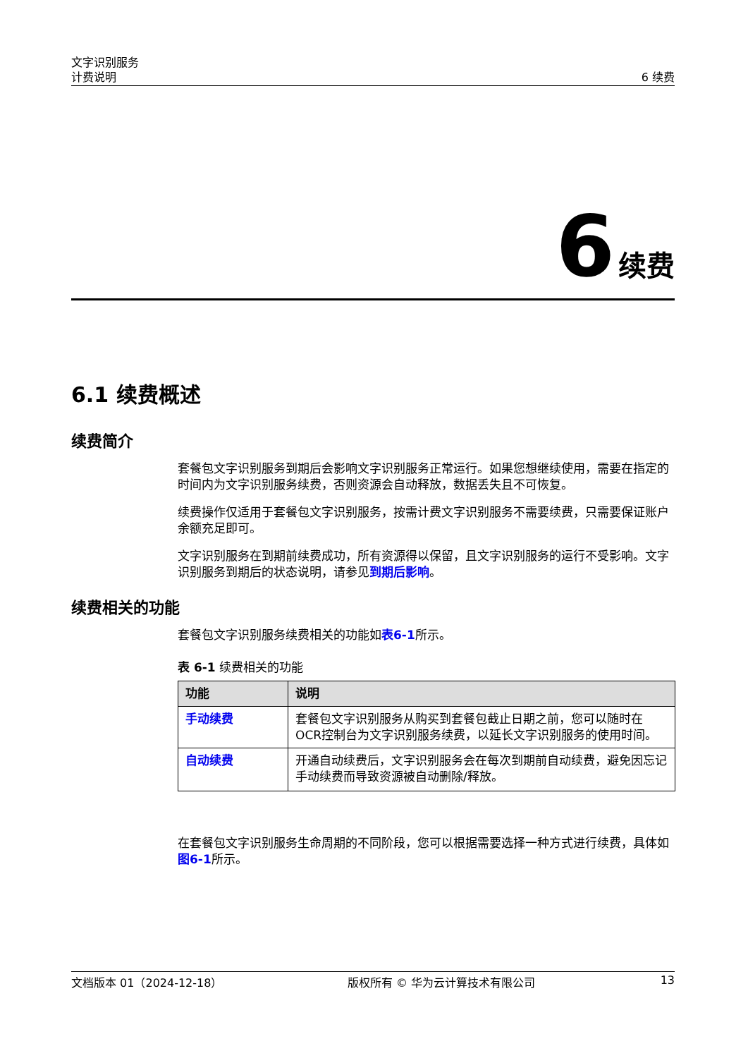文字识别服务
计费说明
6 续费
6 续费
6.1 续费概述
续费简介
套餐包文字识别服务到期后会影响文字识别服务正常运行。如果您想继续使用，需要在指定的时间内为文字识别服务续费，否则资源会自动释放，数据丢失且不可恢复。
续费操作仅适用于套餐包文字识别服务，按需计费文字识别服务不需要续费，只需要保证账户余额充足即可。
文字识别服务在到期前续费成功，所有资源得以保留，且文字识别服务的运行不受影响。文字识别服务到期后的状态说明，请参见到期后影响。
续费相关的功能
套餐包文字识别服务续费相关的功能如表6-1所示。
表 6-1 续费相关的功能
| 功能 | 说明 |
| --- | --- |
| 手动续费 | 套餐包文字识别服务从购买到套餐包截止日期之前，您可以随时在OCR控制台为文字识别服务续费，以延长文字识别服务的使用时间。 |
| 自动续费 | 开通自动续费后，文字识别服务会在每次到期前自动续费，避免因忘记手动续费而导致资源被自动删除/释放。 |
在套餐包文字识别服务生命周期的不同阶段，您可以根据需要选择一种方式进行续费，具体如图6-1所示。
文档版本 01（2024-12-18） 版权所有 © 华为云计算技术有限公司 13